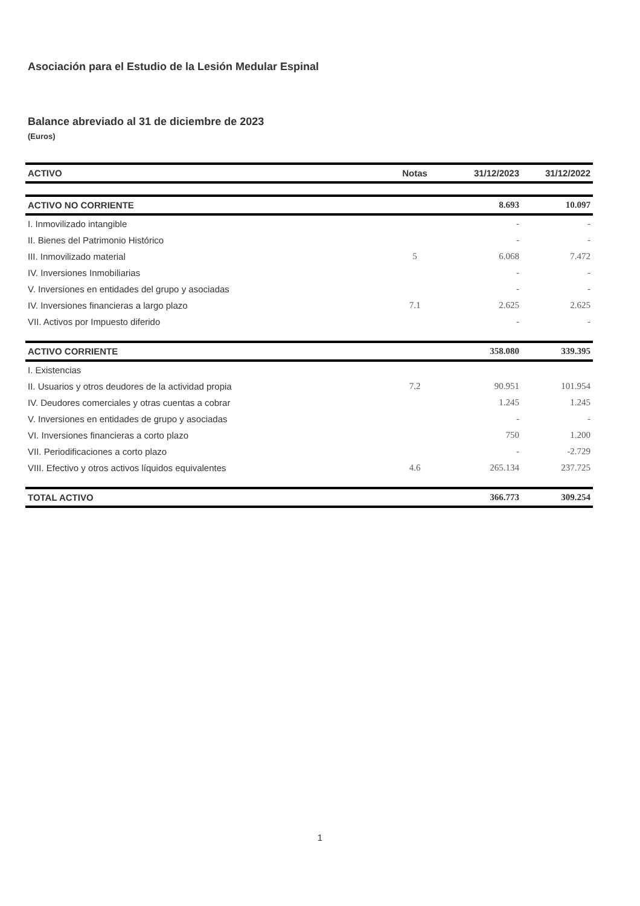Asociación para el Estudio de la Lesión Medular Espinal
Balance abreviado al 31 de diciembre de 2023
(Euros)
| ACTIVO | Notas | 31/12/2023 | 31/12/2022 |
| --- | --- | --- | --- |
| ACTIVO NO CORRIENTE | | 8.693 | 10.097 |
| I. Inmovilizado intangible | | - | - |
| II. Bienes del Patrimonio Histórico | | - | - |
| III. Inmovilizado material | 5 | 6.068 | 7.472 |
| IV. Inversiones Inmobiliarias | | - | - |
| V. Inversiones en entidades del grupo y asociadas | | - | - |
| IV. Inversiones financieras a largo plazo | 7.1 | 2.625 | 2.625 |
| VII. Activos por Impuesto diferido | | - | - |
| ACTIVO CORRIENTE | | 358.080 | 339.395 |
| I. Existencias | | | |
| II. Usuarios y otros deudores de la actividad propia | 7.2 | 90.951 | 101.954 |
| IV. Deudores comerciales y otras cuentas a cobrar | | 1.245 | 1.245 |
| V. Inversiones en entidades de grupo y asociadas | | - | - |
| VI. Inversiones financieras a corto plazo | | 750 | 1.200 |
| VII. Periodificaciones a corto plazo | | - | -2.729 |
| VIII. Efectivo y otros activos líquidos equivalentes | 4.6 | 265.134 | 237.725 |
| TOTAL ACTIVO | | 366.773 | 309.254 |
1